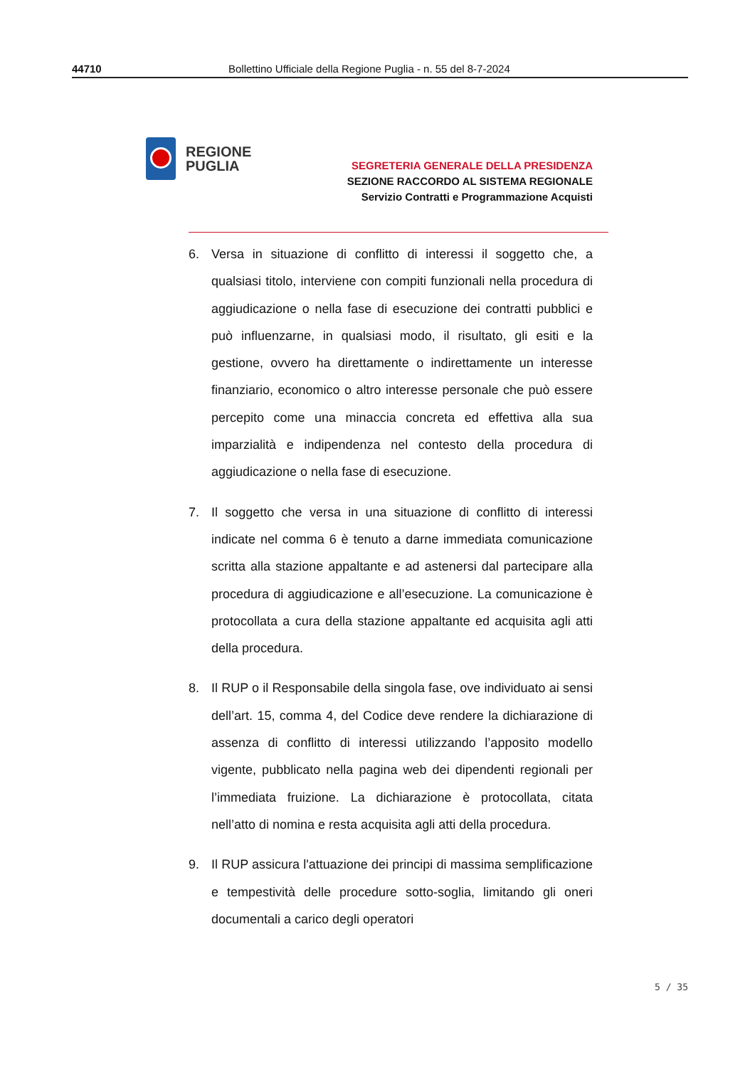44710 Bollettino Ufficiale della Regione Puglia - n. 55 del 8-7-2024
REGIONE
PUGLIA
SEGRETERIA GENERALE DELLA PRESIDENZA
SEZIONE RACCORDO AL SISTEMA REGIONALE
Servizio Contratti e Programmazione Acquisti
6. Versa in situazione di conflitto di interessi il soggetto che, a qualsiasi titolo, interviene con compiti funzionali nella procedura di aggiudicazione o nella fase di esecuzione dei contratti pubblici e può influenzarne, in qualsiasi modo, il risultato, gli esiti e la gestione, ovvero ha direttamente o indirettamente un interesse finanziario, economico o altro interesse personale che può essere percepito come una minaccia concreta ed effettiva alla sua imparzialità e indipendenza nel contesto della procedura di aggiudicazione o nella fase di esecuzione.
7. Il soggetto che versa in una situazione di conflitto di interessi indicate nel comma 6 è tenuto a darne immediata comunicazione scritta alla stazione appaltante e ad astenersi dal partecipare alla procedura di aggiudicazione e all’esecuzione. La comunicazione è protocollata a cura della stazione appaltante ed acquisita agli atti della procedura.
8. Il RUP o il Responsabile della singola fase, ove individuato ai sensi dell’art. 15, comma 4, del Codice deve rendere la dichiarazione di assenza di conflitto di interessi utilizzando l’apposito modello vigente, pubblicato nella pagina web dei dipendenti regionali per l’immediata fruizione. La dichiarazione è protocollata, citata nell’atto di nomina e resta acquisita agli atti della procedura.
9. Il RUP assicura l'attuazione dei principi di massima semplificazione e tempestività delle procedure sotto-soglia, limitando gli oneri documentali a carico degli operatori
5 / 35